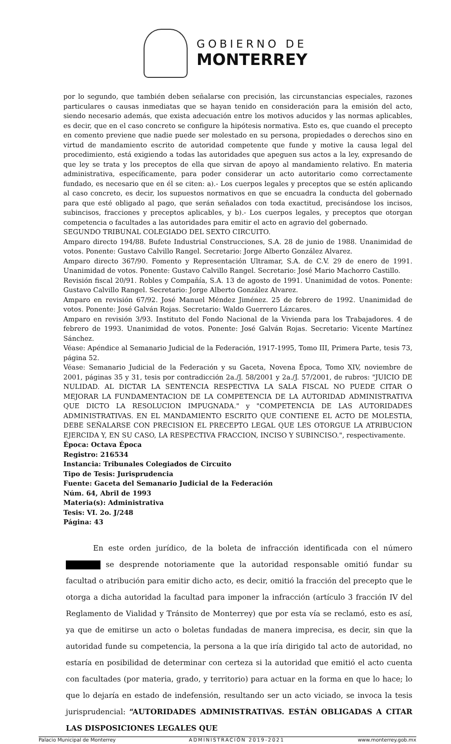GOBIERNO DE
MONTERREY
por lo segundo, que también deben señalarse con precisión, las circunstancias especiales, razones particulares o causas inmediatas que se hayan tenido en consideración para la emisión del acto, siendo necesario además, que exista adecuación entre los motivos aducidos y las normas aplicables, es decir, que en el caso concreto se configure la hipótesis normativa. Esto es, que cuando el precepto en comento previene que nadie puede ser molestado en su persona, propiedades o derechos sino en virtud de mandamiento escrito de autoridad competente que funde y motive la causa legal del procedimiento, está exigiendo a todas las autoridades que apeguen sus actos a la ley, expresando de que ley se trata y los preceptos de ella que sirvan de apoyo al mandamiento relativo. En materia administrativa, específicamente, para poder considerar un acto autoritario como correctamente fundado, es necesario que en él se citen: a).- Los cuerpos legales y preceptos que se estén aplicando al caso concreto, es decir, los supuestos normativos en que se encuadra la conducta del gobernado para que esté obligado al pago, que serán señalados con toda exactitud, precisándose los incisos, subincisos, fracciones y preceptos aplicables, y b).- Los cuerpos legales, y preceptos que otorgan competencia o facultades a las autoridades para emitir el acto en agravio del gobernado.
SEGUNDO TRIBUNAL COLEGIADO DEL SEXTO CIRCUITO.
Amparo directo 194/88. Bufete Industrial Construcciones, S.A. 28 de junio de 1988. Unanimidad de votos. Ponente: Gustavo Calvillo Rangel. Secretario: Jorge Alberto González Alvarez.
Amparo directo 367/90. Fomento y Representación Ultramar, S.A. de C.V. 29 de enero de 1991. Unanimidad de votos. Ponente: Gustavo Calvillo Rangel. Secretario: José Mario Machorro Castillo.
Revisión fiscal 20/91. Robles y Compañía, S.A. 13 de agosto de 1991. Unanimidad de votos. Ponente: Gustavo Calvillo Rangel. Secretario: Jorge Alberto González Alvarez.
Amparo en revisión 67/92. José Manuel Méndez Jiménez. 25 de febrero de 1992. Unanimidad de votos. Ponente: José Galván Rojas. Secretario: Waldo Guerrero Lázcares.
Amparo en revisión 3/93. Instituto del Fondo Nacional de la Vivienda para los Trabajadores. 4 de febrero de 1993. Unanimidad de votos. Ponente: José Galván Rojas. Secretario: Vicente Martínez Sánchez.
Véase: Apéndice al Semanario Judicial de la Federación, 1917-1995, Tomo III, Primera Parte, tesis 73, página 52.
Véase: Semanario Judicial de la Federación y su Gaceta, Novena Época, Tomo XIV, noviembre de 2001, páginas 35 y 31, tesis por contradicción 2a./J. 58/2001 y 2a./J. 57/2001, de rubros: "JUICIO DE NULIDAD. AL DICTAR LA SENTENCIA RESPECTIVA LA SALA FISCAL NO PUEDE CITAR O MEJORAR LA FUNDAMENTACION DE LA COMPETENCIA DE LA AUTORIDAD ADMINISTRATIVA QUE DICTO LA RESOLUCION IMPUGNADA." y "COMPETENCIA DE LAS AUTORIDADES ADMINISTRATIVAS. EN EL MANDAMIENTO ESCRITO QUE CONTIENE EL ACTO DE MOLESTIA, DEBE SEÑALARSE CON PRECISION EL PRECEPTO LEGAL QUE LES OTORGUE LA ATRIBUCION EJERCIDA Y, EN SU CASO, LA RESPECTIVA FRACCION, INCISO Y SUBINCISO.", respectivamente.
Época: Octava Época
Registro: 216534
Instancia: Tribunales Colegiados de Circuito
Tipo de Tesis: Jurisprudencia
Fuente: Gaceta del Semanario Judicial de la Federación
Núm. 64, Abril de 1993
Materia(s): Administrativa
Tesis: VI. 2o. J/248
Página: 43
En este orden jurídico, de la boleta de infracción identificada con el número se desprende notoriamente que la autoridad responsable omitió fundar su facultad o atribución para emitir dicho acto, es decir, omitió la fracción del precepto que le otorga a dicha autoridad la facultad para imponer la infracción (artículo 3 fracción IV del Reglamento de Vialidad y Tránsito de Monterrey) que por esta vía se reclamó, esto es así, ya que de emitirse un acto o boletas fundadas de manera imprecisa, es decir, sin que la autoridad funde su competencia, la persona a la que iría dirigido tal acto de autoridad, no estaría en posibilidad de determinar con certeza si la autoridad que emitió el acto cuenta con facultades (por materia, grado, y territorio) para actuar en la forma en que lo hace; lo que lo dejaría en estado de indefensión, resultando ser un acto viciado, se invoca la tesis jurisprudencial: “AUTORIDADES ADMINISTRATIVAS. ESTÁN OBLIGADAS A CITAR LAS DISPOSICIONES LEGALES QUE
Palacio Municipal de Monterrey ADMINISTRACIÓN 2019-2021 www.monterrey.gob.mx